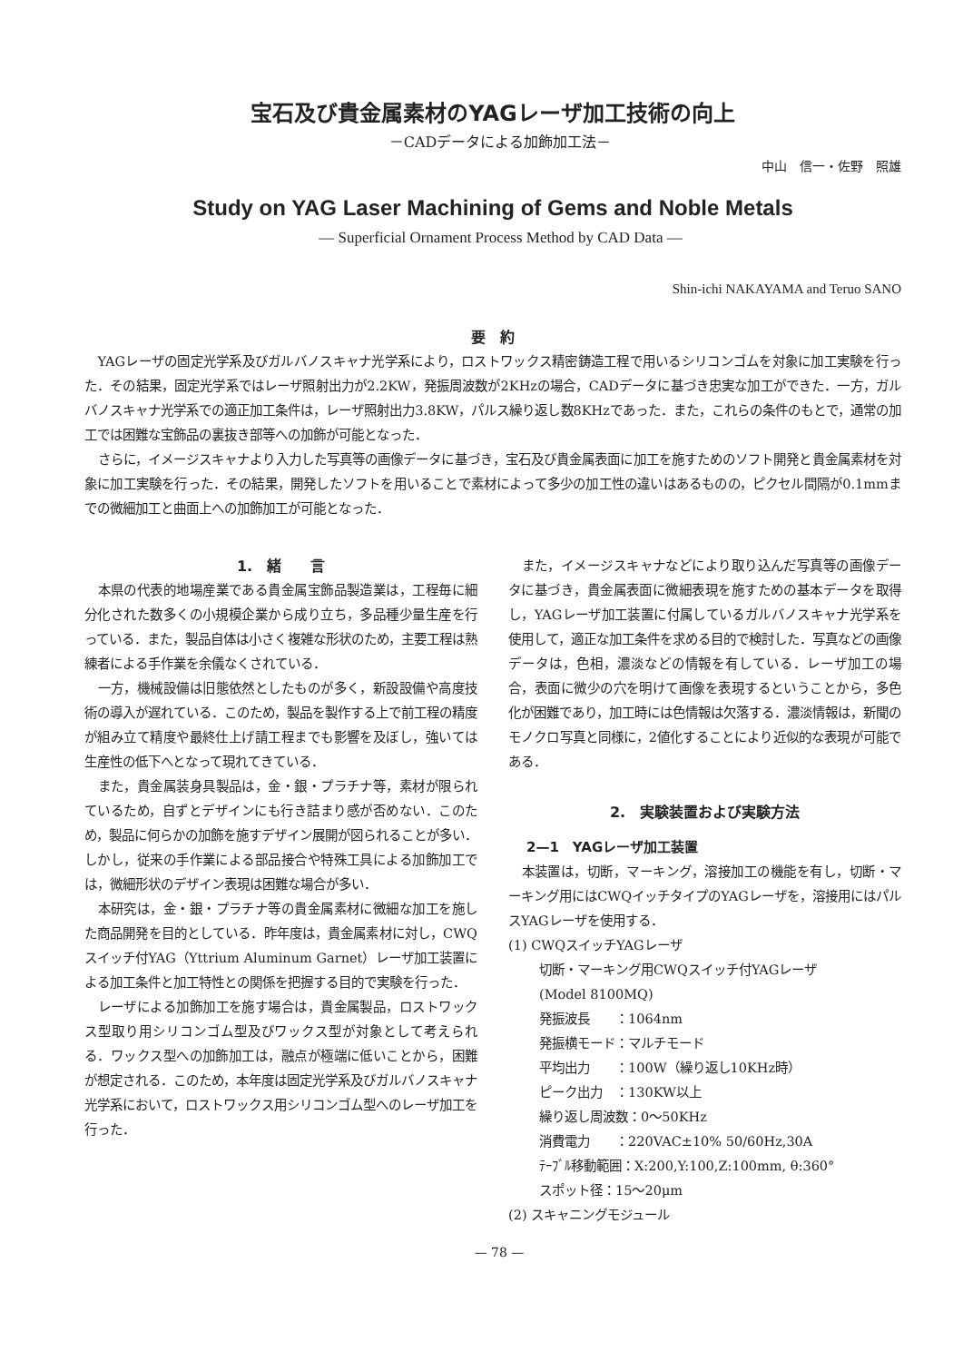宝石及び貴金属素材のYAGレーザ加工技術の向上
－CADデータによる加飾加工法－
中山　信一・佐野　照雄
Study on YAG Laser Machining of Gems and Noble Metals
— Superficial Ornament Process Method by CAD Data —
Shin-ichi NAKAYAMA and Teruo SANO
要　約
YAGレーザの固定光学系及びガルバノスキャナ光学系により，ロストワックス精密鋳造工程で用いるシリコンゴムを対象に加工実験を行った．その結果，固定光学系ではレーザ照射出力が2.2KW，発振周波数が2KHzの場合，CADデータに基づき忠実な加工ができた．一方，ガルバノスキャナ光学系での適正加工条件は，レーザ照射出力3.8KW，パルス繰り返し数8KHzであった．また，これらの条件のもとで，通常の加工では困難な宝飾品の裏抜き部等への加飾が可能となった．
さらに，イメージスキャナより入力した写真等の画像データに基づき，宝石及び貴金属表面に加工を施すためのソフト開発と貴金属素材を対象に加工実験を行った．その結果，開発したソフトを用いることで素材によって多少の加工性の違いはあるものの，ピクセル間隔が0.1mmまでの微細加工と曲面上への加飾加工が可能となった．
1.　緒　　言
本県の代表的地場産業である貴金属宝飾品製造業は，工程毎に細分化された数多くの小規模企業から成り立ち，多品種少量生産を行っている．また，製品自体は小さく複雑な形状のため，主要工程は熟練者による手作業を余儀なくされている．
一方，機械設備は旧態依然としたものが多く，新設設備や高度技術の導入が遅れている．このため，製品を製作する上で前工程の精度が組み立て精度や最終仕上げ請工程までも影響を及ぼし，強いては生産性の低下へとなって現れてきている．
また，貴金属装身具製品は，金・銀・プラチナ等，素材が限られているため，自ずとデザインにも行き詰まり感が否めない．このため，製品に何らかの加飾を施すデザイン展開が図られることが多い．しかし，従来の手作業による部品接合や特殊工具による加飾加工では，微細形状のデザイン表現は困難な場合が多い．
本研究は，金・銀・プラチナ等の貴金属素材に微細な加工を施した商品開発を目的としている．昨年度は，貴金属素材に対し，CWQスイッチ付YAG（Yttrium Aluminum Garnet）レーザ加工装置による加工条件と加工特性との関係を把握する目的で実験を行った．
レーザによる加飾加工を施す場合は，貴金属製品，ロストワックス型取り用シリコンゴム型及びワックス型が対象として考えられる．ワックス型への加飾加工は，融点が極端に低いことから，困難が想定される．このため，本年度は固定光学系及びガルバノスキャナ光学系において，ロストワックス用シリコンゴム型へのレーザ加工を行った．
また，イメージスキャナなどにより取り込んだ写真等の画像データに基づき，貴金属表面に微細表現を施すための基本データを取得し，YAGレーザ加工装置に付属しているガルバノスキャナ光学系を使用して，適正な加工条件を求める目的で検討した．写真などの画像データは，色相，濃淡などの情報を有している．レーザ加工の場合，表面に微少の穴を明けて画像を表現するということから，多色化が困難であり，加工時には色情報は欠落する．濃淡情報は，新聞のモノクロ写真と同様に，2値化することにより近似的な表現が可能である．
2.　実験装置および実験方法
2—1　YAGレーザ加工装置
本装置は，切断，マーキング，溶接加工の機能を有し，切断・マーキング用にはCWQイッチタイプのYAGレーザを，溶接用にはパルスYAGレーザを使用する．
(1) CWQスイッチYAGレーザ
切断・マーキング用CWQスイッチ付YAGレーザ
(Model 8100MQ)
発振波長　　：1064nm
発振横モード：マルチモード
平均出力　　：100W（繰り返し10KHz時）
ピーク出力　：130KW以上
繰り返し周波数：0～50KHz
消費電力　　：220VAC±10% 50/60Hz,30A
ﾃｰﾌﾞﾙ移動範囲：X:200,Y:100,Z:100mm, θ:360°
スポット径：15～20μm
(2) スキャニングモジュール
— 78 —